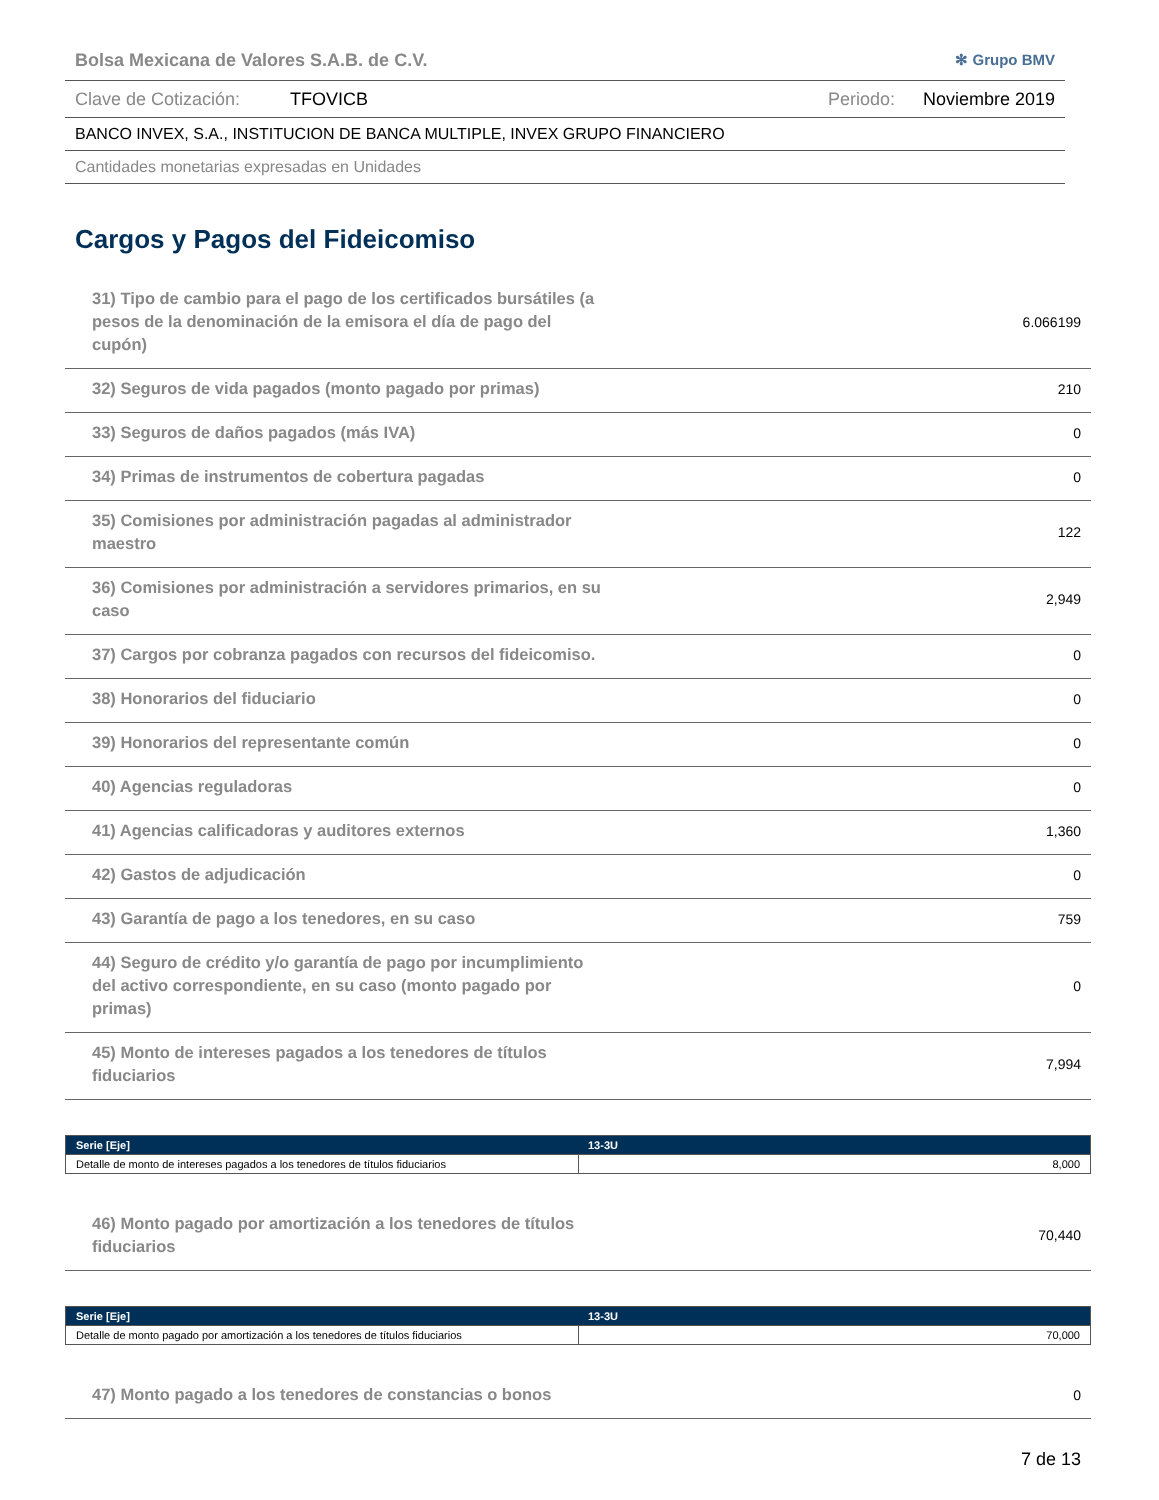Bolsa Mexicana de Valores S.A.B. de C.V. ✻ Grupo BMV
Clave de Cotización: TFOVICB Periodo: Noviembre 2019
BANCO INVEX, S.A., INSTITUCION DE BANCA MULTIPLE, INVEX GRUPO FINANCIERO
Cantidades monetarias expresadas en Unidades
Cargos y Pagos del Fideicomiso
31) Tipo de cambio para el pago de los certificados bursátiles (a pesos de la denominación de la emisora el día de pago del cupón)
6.066199
32) Seguros de vida pagados (monto pagado por primas)
210
33) Seguros de daños pagados (más IVA)
0
34) Primas de instrumentos de cobertura pagadas
0
35) Comisiones por administración pagadas al administrador maestro
122
36) Comisiones por administración a servidores primarios, en su caso
2,949
37) Cargos por cobranza pagados con recursos del fideicomiso.
0
38) Honorarios del fiduciario
0
39) Honorarios del representante común
0
40) Agencias reguladoras
0
41) Agencias calificadoras y auditores externos
1,360
42) Gastos de adjudicación
0
43) Garantía de pago a los tenedores, en su caso
759
44) Seguro de crédito y/o garantía de pago por incumplimiento del activo correspondiente, en su caso (monto pagado por primas)
0
45) Monto de intereses pagados a los tenedores de títulos fiduciarios
7,994
| Serie [Eje] | 13-3U |
| --- | --- |
| Detalle de monto de intereses pagados a los tenedores de títulos fiduciarios | 8,000 |
46) Monto pagado por amortización a los tenedores de títulos fiduciarios
70,440
| Serie [Eje] | 13-3U |
| --- | --- |
| Detalle de monto pagado por amortización a los tenedores de títulos fiduciarios | 70,000 |
47) Monto pagado a los tenedores de constancias o bonos
0
7 de 13